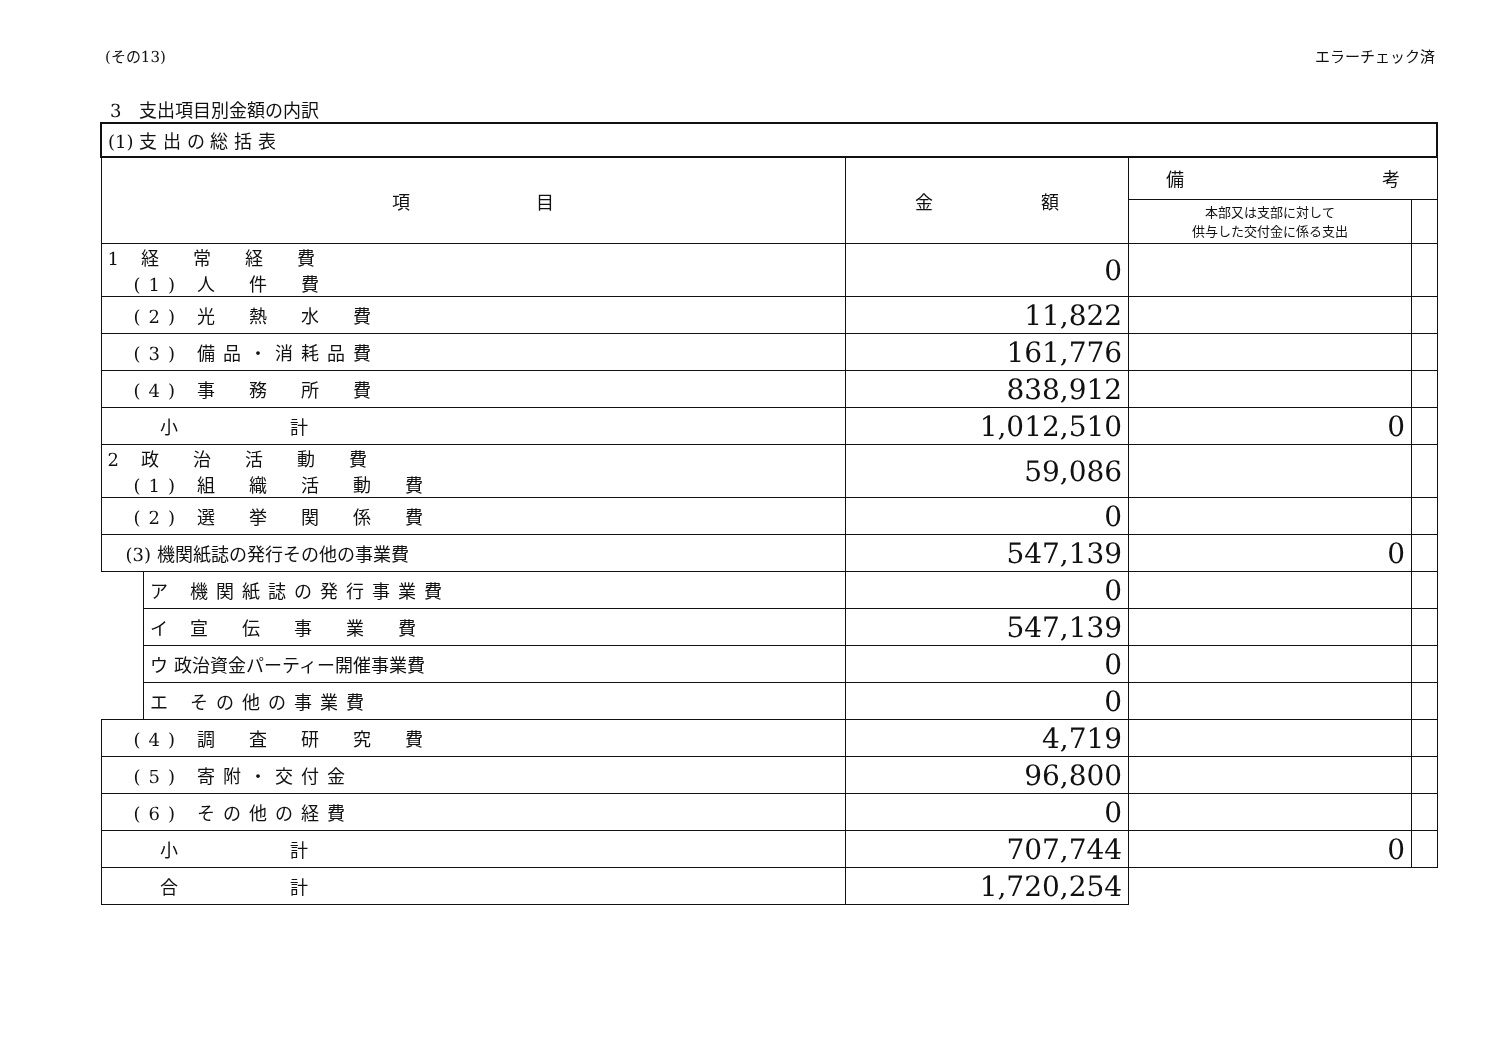(その13) エラーチェック済
3　支出項目別金額の内訳
| (1) 支 出 の 総 括 表 | | | | |
| --- | --- | --- | --- | --- |
| 項 目 | | 金 額 | 備 考 | |
| | | | 本部又は支部に対して 供与した交付金に係る支出 | |
| 1 経 常 経 費 (1) 人 件 費 | | 0 | | |
| (2) 光 熱 水 費 | | 11,822 | | |
| (3) 備品・消耗品費 | | 161,776 | | |
| (4) 事 務 所 費 | | 838,912 | | |
| 小 計 | | 1,012,510 | 0 | |
| 2 政 治 活 動 費 (1) 組 織 活 動 費 | | 59,086 | | |
| (2) 選 挙 関 係 費 | | 0 | | |
| (3) 機関紙誌の発行その他の事業費 | | 547,139 | 0 | |
| | ア 機関紙誌の発行事業費 | 0 | | |
| | イ 宣 伝 事 業 費 | 547,139 | | |
| | ウ 政治資金パーティー開催事業費 | 0 | | |
| | エ その他の事業費 | 0 | | |
| (4) 調 査 研 究 費 | | 4,719 | | |
| (5) 寄附・交付金 | | 96,800 | | |
| (6) その他の経費 | | 0 | | |
| 小 計 | | 707,744 | 0 | |
| 合 計 | | 1,720,254 | | |